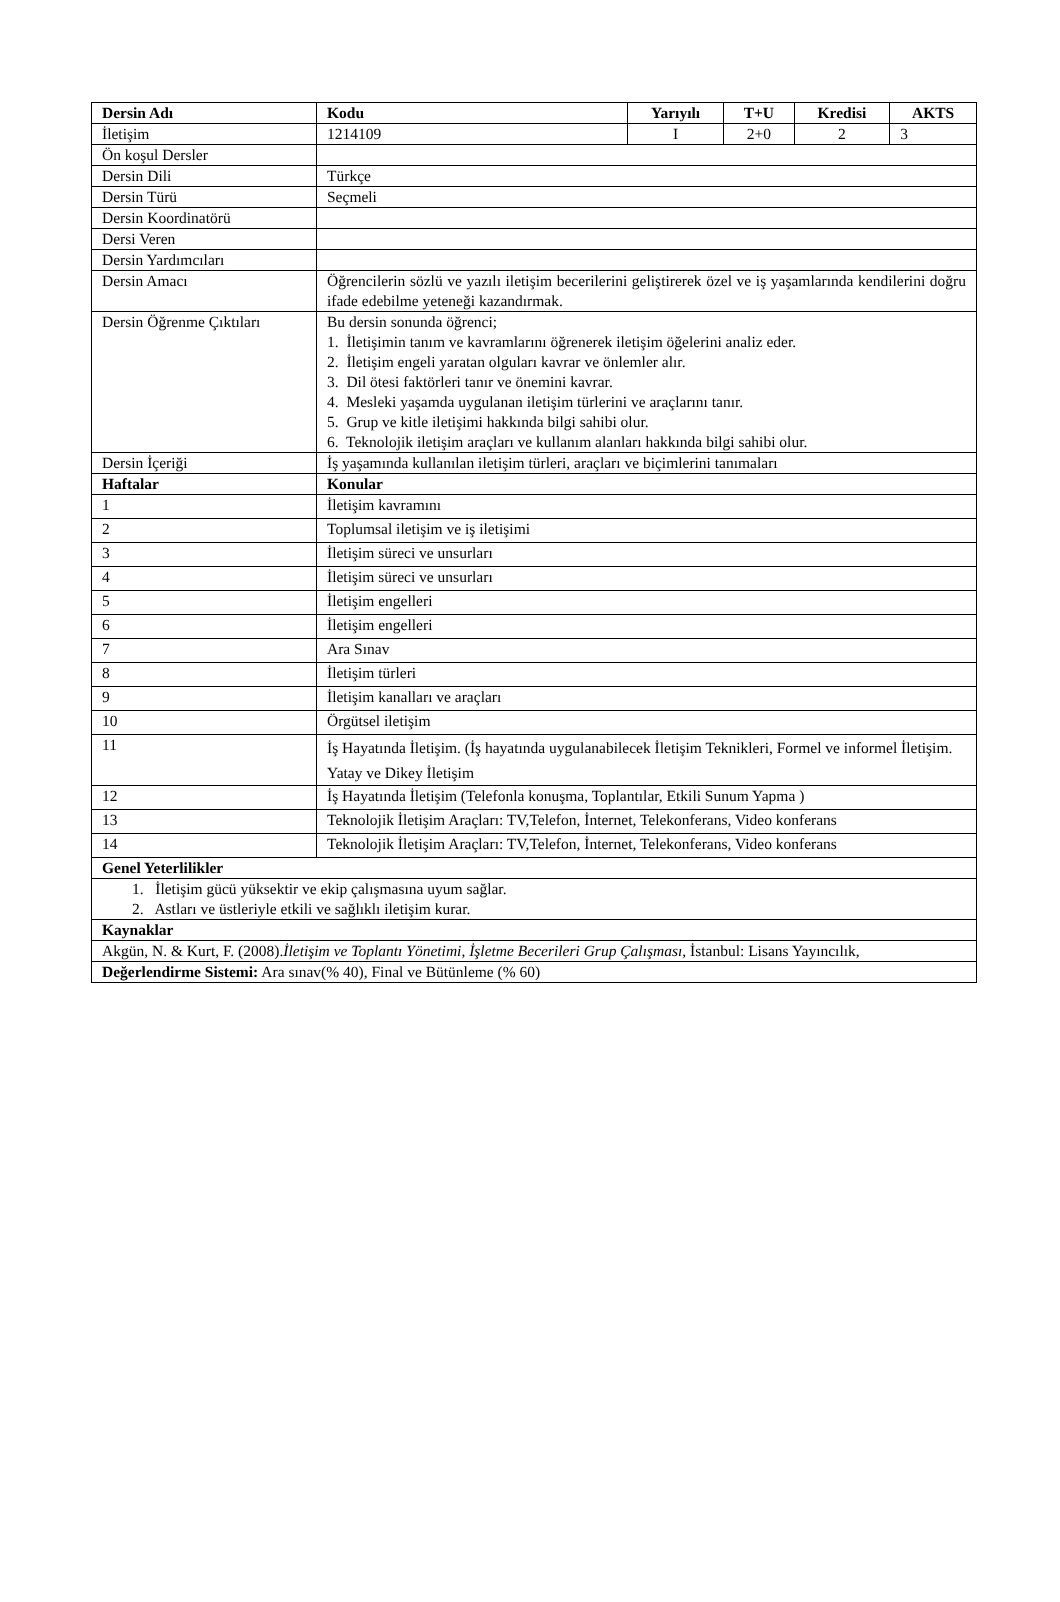| Dersin Adı | Kodu | Yarıyılı | T+U | Kredisi | AKTS |
| --- | --- | --- | --- | --- | --- |
| İletişim | 1214109 | I | 2+0 | 2 | 3 |
| Ön koşul Dersler | | | | | |
| Dersin Dili | Türkçe | | | | |
| Dersin Türü | Seçmeli | | | | |
| Dersin Koordinatörü | | | | | |
| Dersi Veren | | | | | |
| Dersin Yardımcıları | | | | | |
| Dersin Amacı | Öğrencilerin sözlü ve yazılı iletişim becerilerini geliştirerek özel ve iş yaşamlarında kendilerini doğru ifade edebilme yeteneği kazandırmak. | | | | |
| Dersin Öğrenme Çıktıları | Bu dersin sonunda öğrenci; 1. İletişimin tanım ve kavramlarını öğrenerek iletişim öğelerini analiz eder. 2. İletişim engeli yaratan olguları kavrar ve önlemler alır. 3. Dil ötesi faktörleri tanır ve önemini kavrar. 4. Mesleki yaşamda uygulanan iletişim türlerini ve araçlarını tanır. 5. Grup ve kitle iletişimi hakkında bilgi sahibi olur. 6. Teknolojik iletişim araçları ve kullanım alanları hakkında bilgi sahibi olur. | | | | |
| Dersin İçeriği | İş yaşamında kullanılan iletişim türleri, araçları ve biçimlerini tanımaları | | | | |
| Haftalar | Konular | | | | |
| 1 | İletişim kavramını | | | | |
| 2 | Toplumsal iletişim ve iş iletişimi | | | | |
| 3 | İletişim süreci ve unsurları | | | | |
| 4 | İletişim süreci ve unsurları | | | | |
| 5 | İletişim engelleri | | | | |
| 6 | İletişim engelleri | | | | |
| 7 | Ara Sınav | | | | |
| 8 | İletişim türleri | | | | |
| 9 | İletişim kanalları ve araçları | | | | |
| 10 | Örgütsel iletişim | | | | |
| 11 | İş Hayatında İletişim. (İş hayatında uygulanabilecek İletişim Teknikleri, Formel ve informel İletişim. Yatay ve Dikey İletişim | | | | |
| 12 | İş Hayatında İletişim (Telefonla konuşma, Toplantılar, Etkili Sunum Yapma ) | | | | |
| 13 | Teknolojik İletişim Araçları: TV,Telefon, İnternet, Telekonferans, Video konferans | | | | |
| 14 | Teknolojik İletişim Araçları: TV,Telefon, İnternet, Telekonferans, Video konferans | | | | |
| Genel Yeterlilikler | | | | | |
| 1. İletişim gücü yüksektir ve ekip çalışmasına uyum sağlar. 2. Astları ve üstleriyle etkili ve sağlıklı iletişim kurar. | | | | | |
| Kaynaklar | | | | | |
| Akgün, N. & Kurt, F. (2008). İletişim ve Toplantı Yönetimi , İşletme Becerileri Grup Çalışması , İstanbul: Lisans Yayıncılık, | | | | | |
| Değerlendirme Sistemi: Ara sınav(% 40), Final ve Bütünleme (% 60) | | | | | |